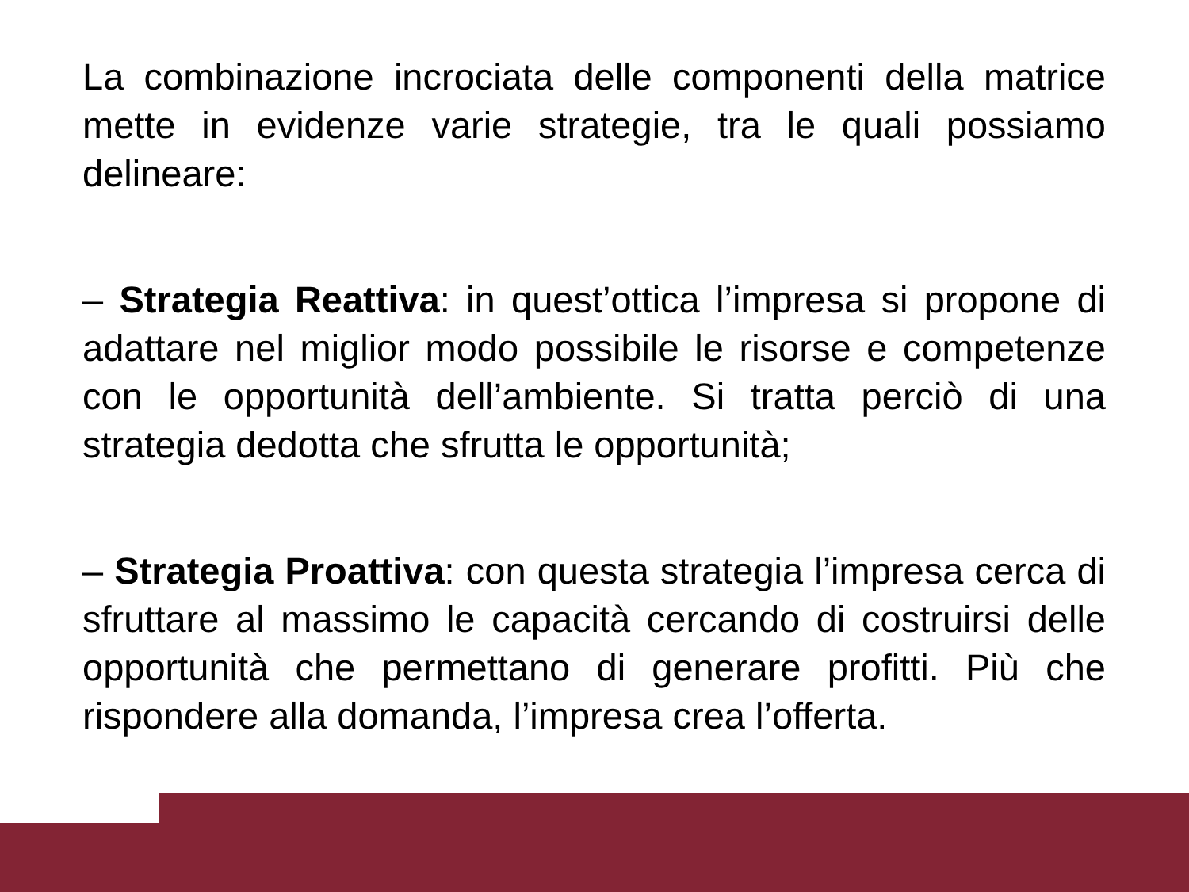La combinazione incrociata delle componenti della matrice mette in evidenze varie strategie, tra le quali possiamo delineare:
– Strategia Reattiva: in quest’ottica l’impresa si propone di adattare nel miglior modo possibile le risorse e competenze con le opportunità dell’ambiente. Si tratta perciò di una strategia dedotta che sfrutta le opportunità;
– Strategia Proattiva: con questa strategia l’impresa cerca di sfruttare al massimo le capacità cercando di costruirsi delle opportunità che permettano di generare profitti. Più che rispondere alla domanda, l’impresa crea l’offerta.